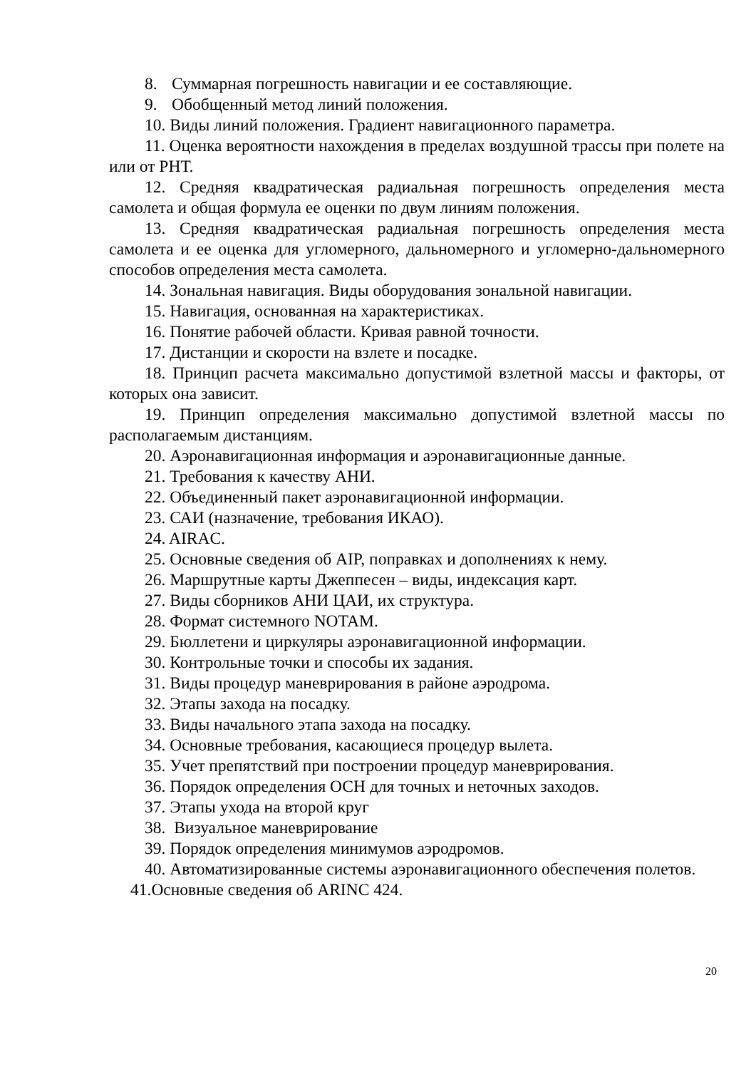8. Суммарная погрешность навигации и ее составляющие.
9. Обобщенный метод линий положения.
10. Виды линий положения. Градиент навигационного параметра.
11. Оценка вероятности нахождения в пределах воздушной трассы при полете на или от РНТ.
12. Средняя квадратическая радиальная погрешность определения места самолета и общая формула ее оценки по двум линиям положения.
13. Средняя квадратическая радиальная погрешность определения места самолета и ее оценка для угломерного, дальномерного и угломерно-дальномерного способов определения места самолета.
14. Зональная навигация. Виды оборудования зональной навигации.
15. Навигация, основанная на характеристиках.
16. Понятие рабочей области. Кривая равной точности.
17. Дистанции и скорости на взлете и посадке.
18. Принцип расчета максимально допустимой взлетной массы и факторы, от которых она зависит.
19. Принцип определения максимально допустимой взлетной массы по располагаемым дистанциям.
20. Аэронавигационная информация и аэронавигационные данные.
21. Требования к качеству АНИ.
22. Объединенный пакет аэронавигационной информации.
23. САИ (назначение, требования ИКАО).
24. AIRAC.
25. Основные сведения об AIP, поправках и дополнениях к нему.
26. Маршрутные карты Джеппесен – виды, индексация карт.
27. Виды сборников АНИ ЦАИ, их структура.
28. Формат системного NOTAM.
29. Бюллетени и циркуляры аэронавигационной информации.
30. Контрольные точки и способы их задания.
31. Виды процедур маневрирования в районе аэродрома.
32. Этапы захода на посадку.
33. Виды начального этапа захода на посадку.
34. Основные требования, касающиеся процедур вылета.
35. Учет препятствий при построении процедур маневрирования.
36. Порядок определения ОСН для точных и неточных заходов.
37. Этапы ухода на второй круг
38. Визуальное маневрирование
39. Порядок определения минимумов аэродромов.
40. Автоматизированные системы аэронавигационного обеспечения полетов.
41.Основные сведения об ARINC 424.
20